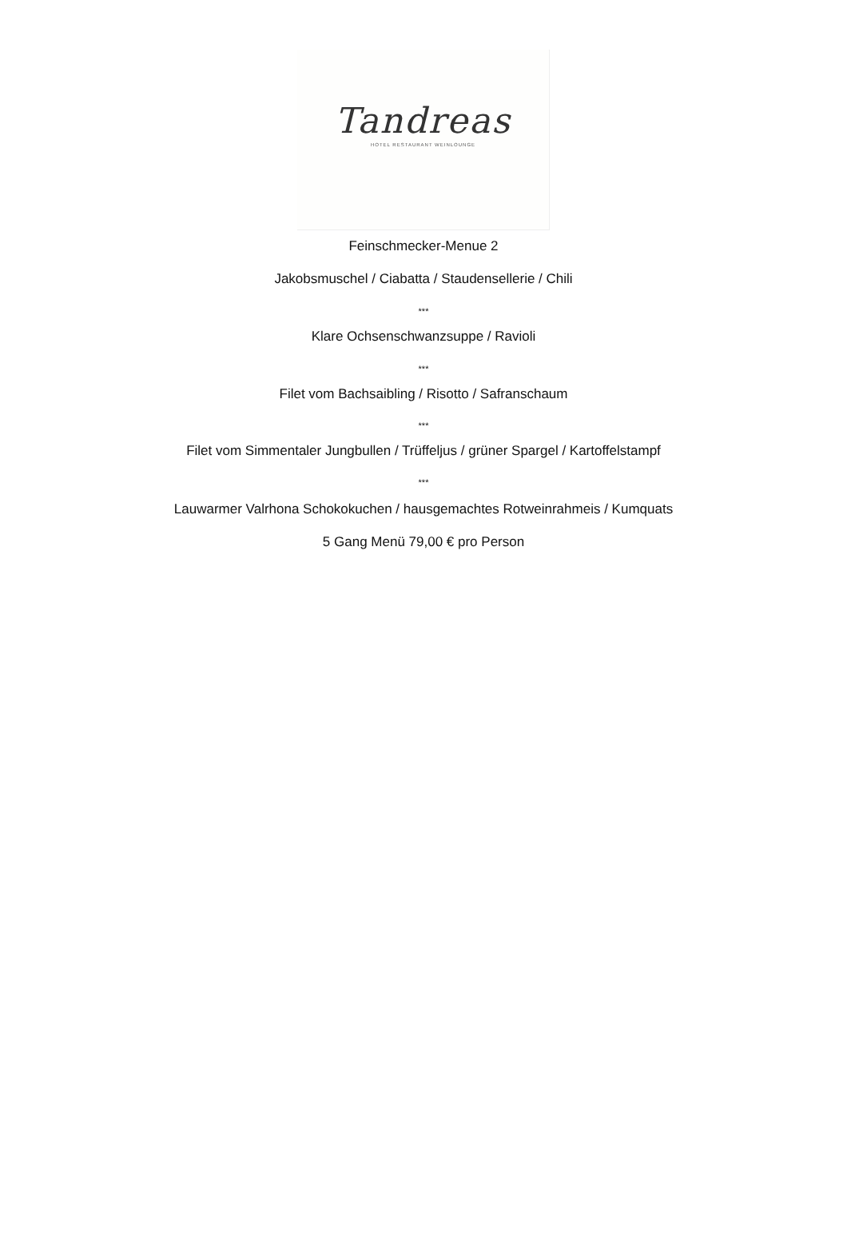Tandreas
HOTEL RESTAURANT WEINLOUNGE
Feinschmecker-Menue 2
Jakobsmuschel / Ciabatta / Staudensellerie / Chili
***
Klare Ochsenschwanzsuppe / Ravioli
***
Filet vom Bachsaibling / Risotto / Safranschaum
***
Filet vom Simmentaler Jungbullen / Trüffeljus / grüner Spargel / Kartoffelstampf
***
Lauwarmer Valrhona Schokokuchen / hausgemachtes Rotweinrahmeis / Kumquats
5 Gang Menü 79,00 € pro Person